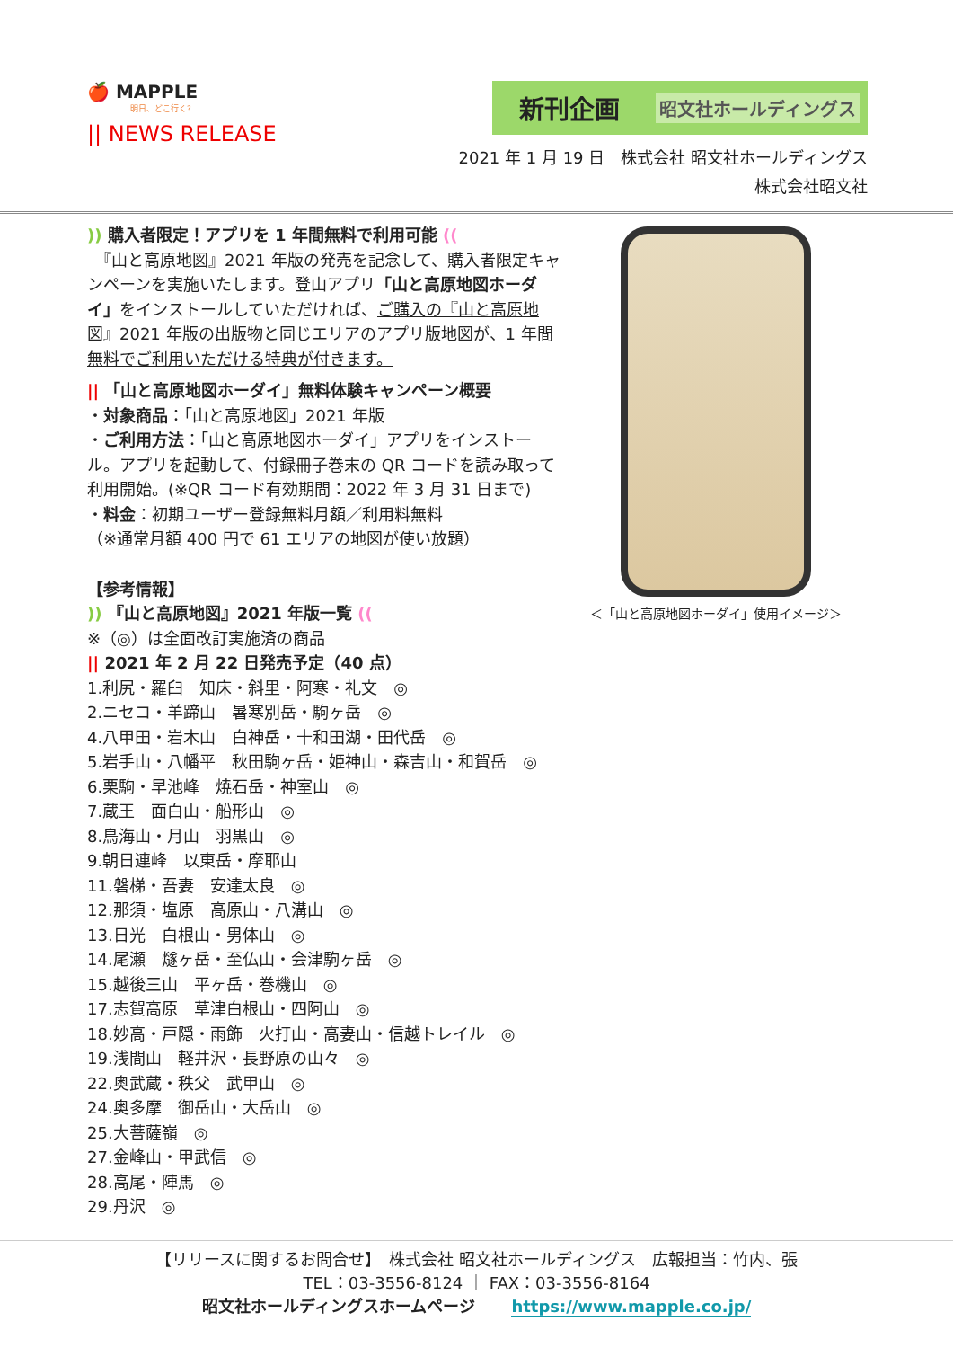🍎 MAPPLE
明日、どこ行く?
|| NEWS RELEASE
新刊企画 昭文社ホールディングス
2021 年 1 月 19 日　株式会社 昭文社ホールディングス
株式会社昭文社
)) 購入者限定！アプリを 1 年間無料で利用可能 ((
　『山と高原地図』2021 年版の発売を記念して、購入者限定キャンペーンを実施いたします。登山アプリ「山と高原地図ホーダイ」をインストールしていただければ、ご購入の『山と高原地図』2021 年版の出版物と同じエリアのアプリ版地図が、1 年間無料でご利用いただける特典が付きます。
|| 「山と高原地図ホーダイ」無料体験キャンペーン概要
・対象商品：「山と高原地図」2021 年版
・ご利用方法：「山と高原地図ホーダイ」アプリをインストール。アプリを起動して、付録冊子巻末の QR コードを読み取って利用開始。(※QR コード有効期間：2022 年 3 月 31 日まで)
・料金：初期ユーザー登録無料月額／利用料無料
（※通常月額 400 円で 61 エリアの地図が使い放題）
【参考情報】
)) 『山と高原地図』2021 年版一覧 ((
※（◎）は全面改訂実施済の商品
|| 2021 年 2 月 22 日発売予定（40 点）
1.利尻・羅臼　知床・斜里・阿寒・礼文　◎
2.ニセコ・羊蹄山　暑寒別岳・駒ヶ岳　◎
4.八甲田・岩木山　白神岳・十和田湖・田代岳　◎
5.岩手山・八幡平　秋田駒ヶ岳・姫神山・森吉山・和賀岳　◎
6.栗駒・早池峰　焼石岳・神室山　◎
7.蔵王　面白山・船形山　◎
8.鳥海山・月山　羽黒山　◎
9.朝日連峰　以東岳・摩耶山
11.磐梯・吾妻　安達太良　◎
12.那須・塩原　高原山・八溝山　◎
13.日光　白根山・男体山　◎
14.尾瀬　燧ヶ岳・至仏山・会津駒ヶ岳　◎
15.越後三山　平ヶ岳・巻機山　◎
17.志賀高原　草津白根山・四阿山　◎
18.妙高・戸隠・雨飾　火打山・高妻山・信越トレイル　◎
19.浅間山　軽井沢・長野原の山々　◎
22.奥武蔵・秩父　武甲山　◎
24.奥多摩　御岳山・大岳山　◎
25.大菩薩嶺　◎
27.金峰山・甲武信　◎
28.高尾・陣馬　◎
29.丹沢　◎
＜「山と高原地図ホーダイ」使用イメージ＞
【リリースに関するお問合せ】　株式会社 昭文社ホールディングス　広報担当：竹内、張
TEL：03-3556-8124 ｜ FAX：03-3556-8164
昭文社ホールディングスホームページ https://www.mapple.co.jp/